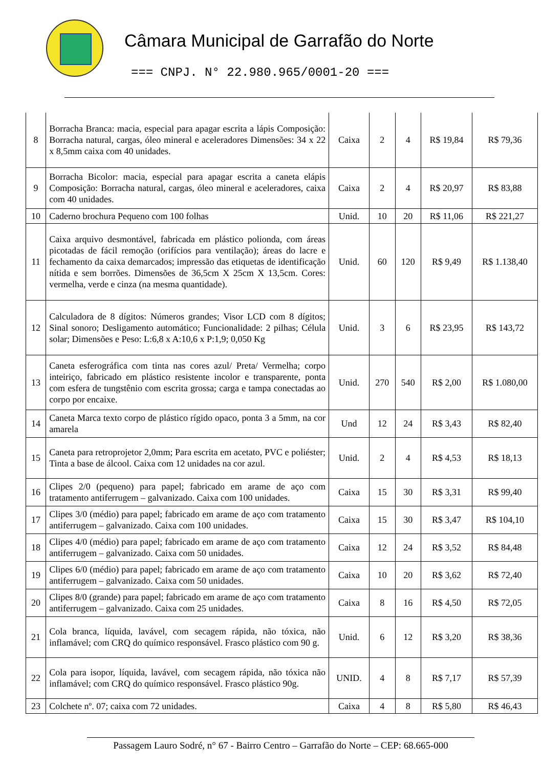Câmara Municipal de Garrafão do Norte
=== CNPJ. N° 22.980.965/0001-20 ===
| 8 | Borracha Branca: macia, especial para apagar escrita a lápis Composição: Borracha natural, cargas, óleo mineral e aceleradores Dimensões: 34 x 22 x 8,5mm caixa com 40 unidades. | Caixa | 2 | 4 | R$ 19,84 | R$ 79,36 |
| 9 | Borracha Bicolor: macia, especial para apagar escrita a caneta elápis Composição: Borracha natural, cargas, óleo mineral e aceleradores, caixa com 40 unidades. | Caixa | 2 | 4 | R$ 20,97 | R$ 83,88 |
| 10 | Caderno brochura Pequeno com 100 folhas | Unid. | 10 | 20 | R$ 11,06 | R$ 221,27 |
| 11 | Caixa arquivo desmontável, fabricada em plástico polionda, com áreas picotadas de fácil remoção (orifícios para ventilação); áreas do lacre e fechamento da caixa demarcados; impressão das etiquetas de identificação nítida e sem borrões. Dimensões de 36,5cm X 25cm X 13,5cm. Cores: vermelha, verde e cinza (na mesma quantidade). | Unid. | 60 | 120 | R$ 9,49 | R$ 1.138,40 |
| 12 | Calculadora de 8 dígitos: Números grandes; Visor LCD com 8 dígitos; Sinal sonoro; Desligamento automático; Funcionalidade: 2 pilhas; Célula solar; Dimensões e Peso: L:6,8 x A:10,6 x P:1,9; 0,050 Kg | Unid. | 3 | 6 | R$ 23,95 | R$ 143,72 |
| 13 | Caneta esferográfica com tinta nas cores azul/ Preta/ Vermelha; corpo inteiriço, fabricado em plástico resistente incolor e transparente, ponta com esfera de tungstênio com escrita grossa; carga e tampa conectadas ao corpo por encaixe. | Unid. | 270 | 540 | R$ 2,00 | R$ 1.080,00 |
| 14 | Caneta Marca texto corpo de plástico rígido opaco, ponta 3 a 5mm, na cor amarela | Und | 12 | 24 | R$ 3,43 | R$ 82,40 |
| 15 | Caneta para retroprojetor 2,0mm; Para escrita em acetato, PVC e poliéster; Tinta a base de álcool. Caixa com 12 unidades na cor azul. | Unid. | 2 | 4 | R$ 4,53 | R$ 18,13 |
| 16 | Clipes 2/0 (pequeno) para papel; fabricado em arame de aço com tratamento antiferrugem – galvanizado. Caixa com 100 unidades. | Caixa | 15 | 30 | R$ 3,31 | R$ 99,40 |
| 17 | Clipes 3/0 (médio) para papel; fabricado em arame de aço com tratamento antiferrugem – galvanizado. Caixa com 100 unidades. | Caixa | 15 | 30 | R$ 3,47 | R$ 104,10 |
| 18 | Clipes 4/0 (médio) para papel; fabricado em arame de aço com tratamento antiferrugem – galvanizado. Caixa com 50 unidades. | Caixa | 12 | 24 | R$ 3,52 | R$ 84,48 |
| 19 | Clipes 6/0 (médio) para papel; fabricado em arame de aço com tratamento antiferrugem – galvanizado. Caixa com 50 unidades. | Caixa | 10 | 20 | R$ 3,62 | R$ 72,40 |
| 20 | Clipes 8/0 (grande) para papel; fabricado em arame de aço com tratamento antiferrugem – galvanizado. Caixa com 25 unidades. | Caixa | 8 | 16 | R$ 4,50 | R$ 72,05 |
| 21 | Cola branca, líquida, lavável, com secagem rápida, não tóxica, não inflamável; com CRQ do químico responsável. Frasco plástico com 90 g. | Unid. | 6 | 12 | R$ 3,20 | R$ 38,36 |
| 22 | Cola para isopor, líquida, lavável, com secagem rápida, não tóxica não inflamável; com CRQ do químico responsável. Frasco plástico 90g. | UNID. | 4 | 8 | R$ 7,17 | R$ 57,39 |
| 23 | Colchete nº. 07; caixa com 72 unidades. | Caixa | 4 | 8 | R$ 5,80 | R$ 46,43 |
Passagem Lauro Sodré, n° 67 - Bairro Centro – Garrafão do Norte – CEP: 68.665-000